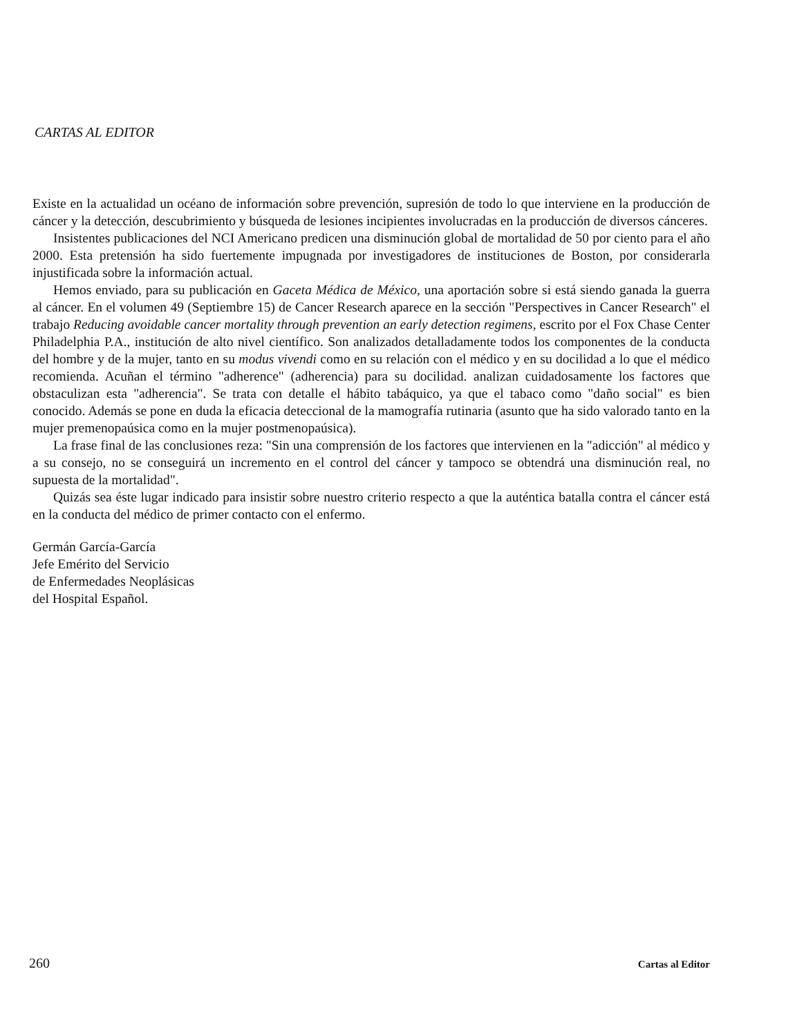CARTAS AL EDITOR
Existe en la actualidad un océano de información sobre prevención, supresión de todo lo que interviene en la producción de cáncer y la detección, descubrimiento y búsqueda de lesiones incipientes involucradas en la producción de diversos cánceres.
Insistentes publicaciones del NCI Americano predicen una disminución global de mortalidad de 50 por ciento para el año 2000. Esta pretensión ha sido fuertemente impugnada por investigadores de instituciones de Boston, por considerarla injustificada sobre la información actual.
Hemos enviado, para su publicación en Gaceta Médica de México, una aportación sobre si está siendo ganada la guerra al cáncer. En el volumen 49 (Septiembre 15) de Cancer Research aparece en la sección "Perspectives in Cancer Research" el trabajo Reducing avoidable cancer mortality through prevention an early detection regimens, escrito por el Fox Chase Center Philadelphia P.A., institución de alto nivel científico. Son analizados detalladamente todos los componentes de la conducta del hombre y de la mujer, tanto en su modus vivendi como en su relación con el médico y en su docilidad a lo que el médico recomienda. Acuñan el término "adherence" (adherencia) para su docilidad. analizan cuidadosamente los factores que obstaculizan esta "adherencia". Se trata con detalle el hábito tabáquico, ya que el tabaco como "daño social" es bien conocido. Además se pone en duda la eficacia deteccional de la mamografía rutinaria (asunto que ha sido valorado tanto en la mujer premenopaúsica como en la mujer postmenopaúsica).
La frase final de las conclusiones reza: "Sin una comprensión de los factores que intervienen en la "adicción" al médico y a su consejo, no se conseguirá un incremento en el control del cáncer y tampoco se obtendrá una disminución real, no supuesta de la mortalidad".
Quizás sea éste lugar indicado para insistir sobre nuestro criterio respecto a que la auténtica batalla contra el cáncer está en la conducta del médico de primer contacto con el enfermo.
Germán García-García
Jefe Emérito del Servicio
de Enfermedades Neoplásicas
del Hospital Español.
260 Cartas al Editor